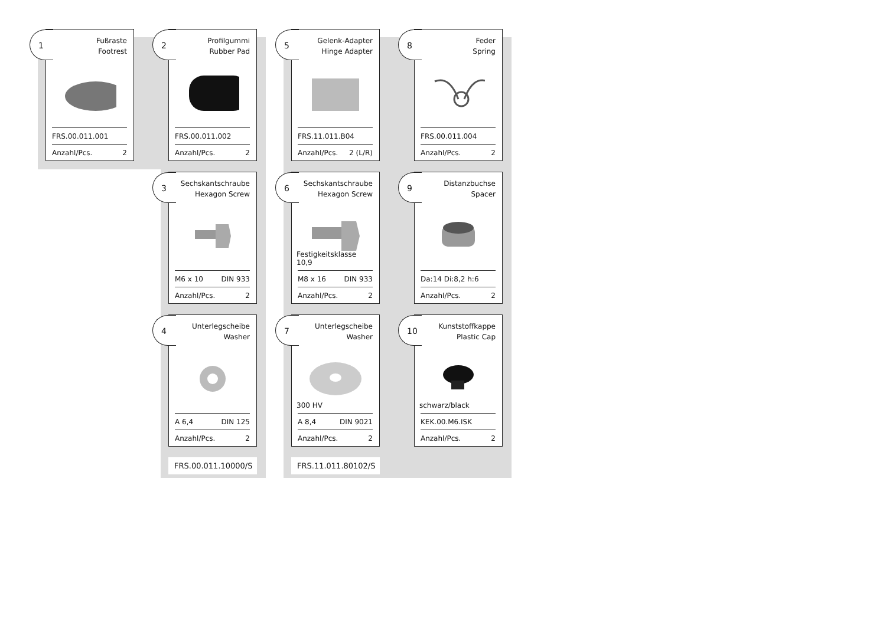1
Fußraste
Footrest
FRS.00.011.001
Anzahl/Pcs. 2
2
Profilgummi
Rubber Pad
FRS.00.011.002
Anzahl/Pcs. 2
3
Sechskantschraube
Hexagon Screw
M6 x 10 DIN 933
Anzahl/Pcs. 2
4
Unterlegscheibe
Washer
A 6,4 DIN 125
Anzahl/Pcs. 2
FRS.00.011.10000/S
5
Gelenk-Adapter
Hinge Adapter
FRS.11.011.B04
Anzahl/Pcs. 2 (L/R)
6
Sechskantschraube
Hexagon Screw
Festigkeitsklasse 10,9
M8 x 16 DIN 933
Anzahl/Pcs. 2
7
Unterlegscheibe
Washer
300 HV
A 8,4 DIN 9021
Anzahl/Pcs. 2
FRS.11.011.80102/S
8
Feder
Spring
FRS.00.011.004
Anzahl/Pcs. 2
9
Distanzbuchse
Spacer
Da:14 Di:8,2 h:6
Anzahl/Pcs. 2
10
Kunststoffkappe
Plastic Cap
schwarz/black
KEK.00.M6.ISK
Anzahl/Pcs. 2